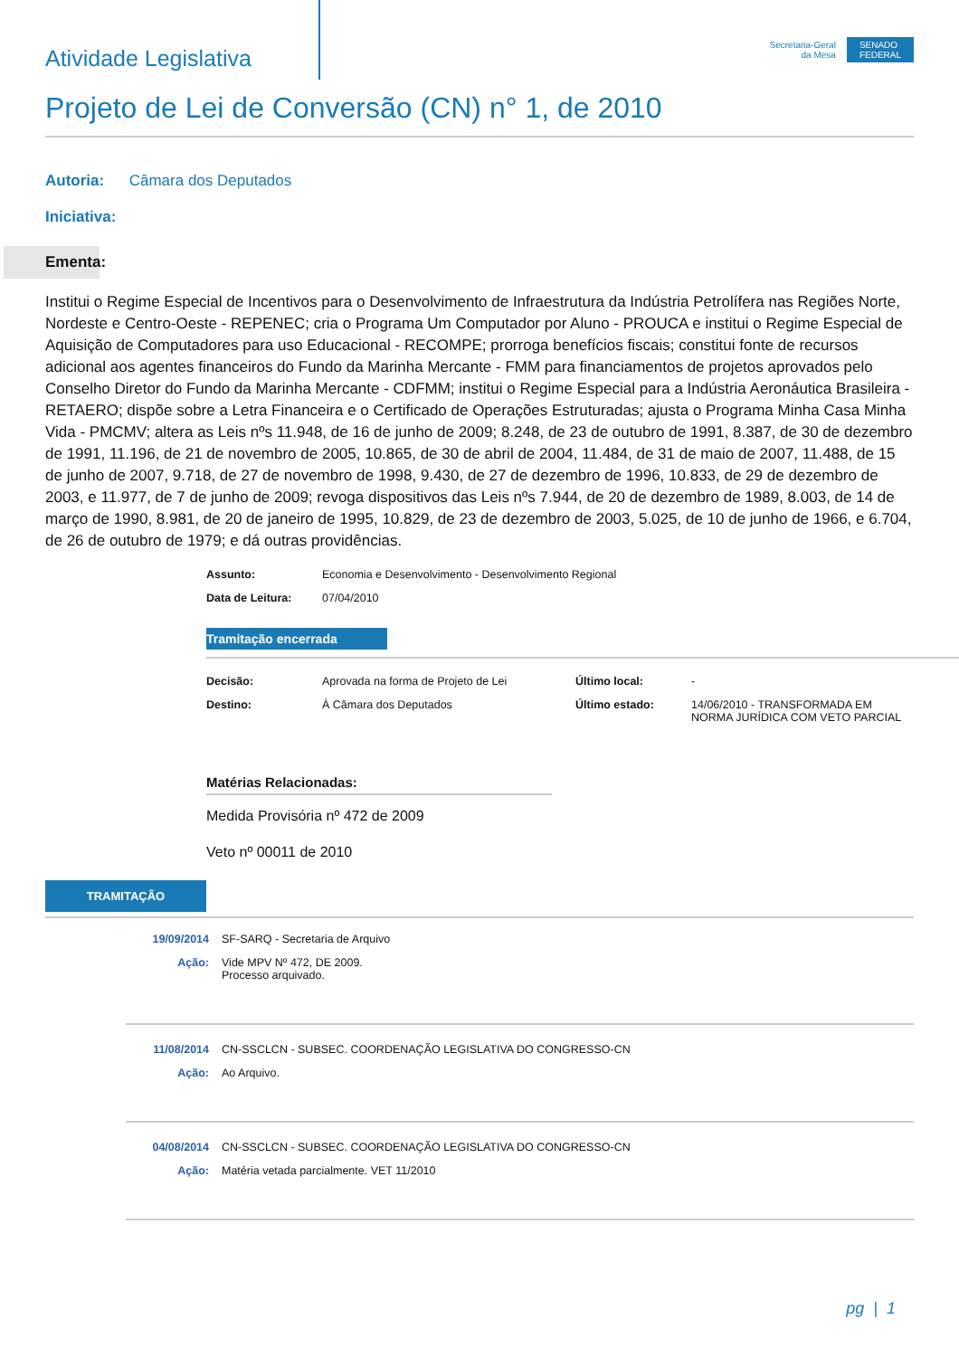Atividade Legislativa
Secretaria-Geral
da Mesa
SENADO
FEDERAL
Projeto de Lei de Conversão (CN) n° 1, de 2010
Autoria: Câmara dos Deputados
Iniciativa:
Ementa:
Institui o Regime Especial de Incentivos para o Desenvolvimento de Infraestrutura da Indústria Petrolífera nas Regiões Norte, Nordeste e Centro-Oeste - REPENEC; cria o Programa Um Computador por Aluno - PROUCA e institui o Regime Especial de Aquisição de Computadores para uso Educacional - RECOMPE; prorroga benefícios fiscais; constitui fonte de recursos adicional aos agentes financeiros do Fundo da Marinha Mercante - FMM para financiamentos de projetos aprovados pelo Conselho Diretor do Fundo da Marinha Mercante - CDFMM; institui o Regime Especial para a Indústria Aeronáutica Brasileira - RETAERO; dispõe sobre a Letra Financeira e o Certificado de Operações Estruturadas; ajusta o Programa Minha Casa Minha Vida - PMCMV; altera as Leis nºs 11.948, de 16 de junho de 2009; 8.248, de 23 de outubro de 1991, 8.387, de 30 de dezembro de 1991, 11.196, de 21 de novembro de 2005, 10.865, de 30 de abril de 2004, 11.484, de 31 de maio de 2007, 11.488, de 15 de junho de 2007, 9.718, de 27 de novembro de 1998, 9.430, de 27 de dezembro de 1996, 10.833, de 29 de dezembro de 2003, e 11.977, de 7 de junho de 2009; revoga dispositivos das Leis nºs 7.944, de 20 de dezembro de 1989, 8.003, de 14 de março de 1990, 8.981, de 20 de janeiro de 1995, 10.829, de 23 de dezembro de 2003, 5.025, de 10 de junho de 1966, e 6.704, de 26 de outubro de 1979; e dá outras providências.
| Assunto: | Economia e Desenvolvimento - Desenvolvimento Regional |
| Data de Leitura: | 07/04/2010 |
Tramitação encerrada
| Decisão: | Aprovada na forma de Projeto de Lei | Último local: | - |
| Destino: | À Câmara dos Deputados | Último estado: | 14/06/2010 - TRANSFORMADA EM NORMA JURÍDICA COM VETO PARCIAL |
Matérias Relacionadas:
Medida Provisória nº 472 de 2009
Veto nº 00011 de 2010
TRAMITAÇÃO
| 19/09/2014 | SF-SARQ - Secretaria de Arquivo |
| Ação: | Vide MPV Nº 472, DE 2009. Processo arquivado. |
| 11/08/2014 | CN-SSCLCN - SUBSEC. COORDENAÇÃO LEGISLATIVA DO CONGRESSO-CN |
| Ação: | Ao Arquivo. |
| 04/08/2014 | CN-SSCLCN - SUBSEC. COORDENAÇÃO LEGISLATIVA DO CONGRESSO-CN |
| Ação: | Matéria vetada parcialmente. VET 11/2010 |
pg | 1